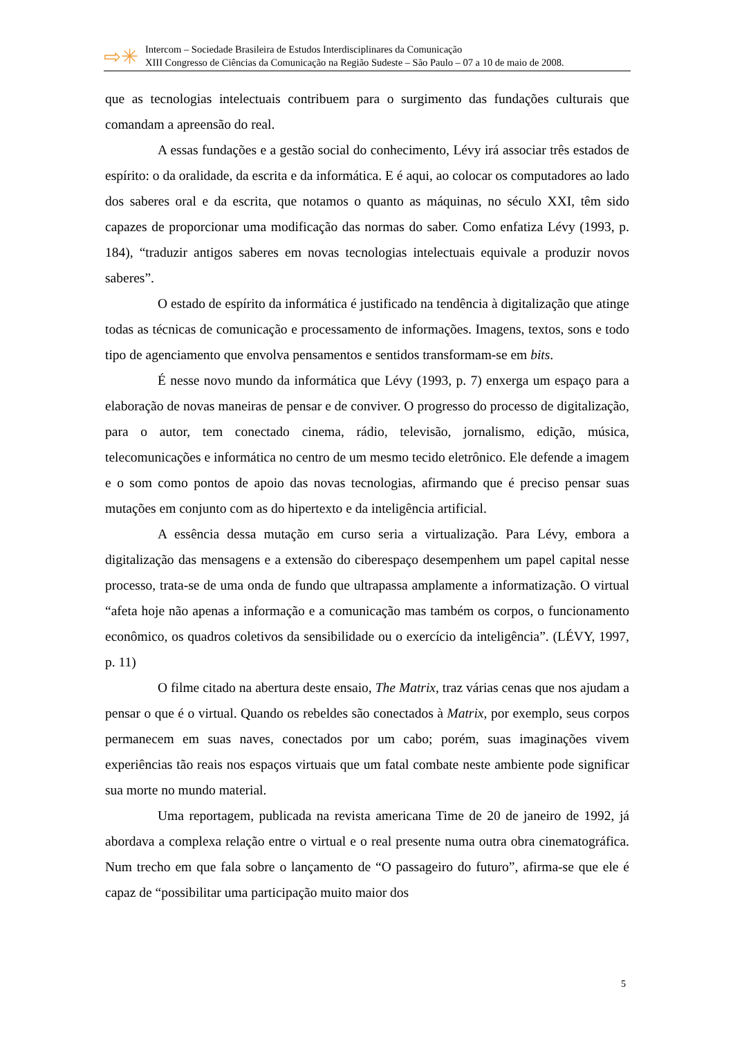⇨✳
Intercom – Sociedade Brasileira de Estudos Interdisciplinares da Comunicação
XIII Congresso de Ciências da Comunicação na Região Sudeste – São Paulo – 07 a 10 de maio de 2008.
que as tecnologias intelectuais contribuem para o surgimento das fundações culturais que comandam a apreensão do real.
A essas fundações e a gestão social do conhecimento, Lévy irá associar três estados de espírito: o da oralidade, da escrita e da informática. E é aqui, ao colocar os computadores ao lado dos saberes oral e da escrita, que notamos o quanto as máquinas, no século XXI, têm sido capazes de proporcionar uma modificação das normas do saber. Como enfatiza Lévy (1993, p. 184), “traduzir antigos saberes em novas tecnologias intelectuais equivale a produzir novos saberes”.
O estado de espírito da informática é justificado na tendência à digitalização que atinge todas as técnicas de comunicação e processamento de informações. Imagens, textos, sons e todo tipo de agenciamento que envolva pensamentos e sentidos transformam-se em bits.
É nesse novo mundo da informática que Lévy (1993, p. 7) enxerga um espaço para a elaboração de novas maneiras de pensar e de conviver. O progresso do processo de digitalização, para o autor, tem conectado cinema, rádio, televisão, jornalismo, edição, música, telecomunicações e informática no centro de um mesmo tecido eletrônico. Ele defende a imagem e o som como pontos de apoio das novas tecnologias, afirmando que é preciso pensar suas mutações em conjunto com as do hipertexto e da inteligência artificial.
A essência dessa mutação em curso seria a virtualização. Para Lévy, embora a digitalização das mensagens e a extensão do ciberespaço desempenhem um papel capital nesse processo, trata-se de uma onda de fundo que ultrapassa amplamente a informatização. O virtual “afeta hoje não apenas a informação e a comunicação mas também os corpos, o funcionamento econômico, os quadros coletivos da sensibilidade ou o exercício da inteligência”. (LÉVY, 1997, p. 11)
O filme citado na abertura deste ensaio, The Matrix, traz várias cenas que nos ajudam a pensar o que é o virtual. Quando os rebeldes são conectados à Matrix, por exemplo, seus corpos permanecem em suas naves, conectados por um cabo; porém, suas imaginações vivem experiências tão reais nos espaços virtuais que um fatal combate neste ambiente pode significar sua morte no mundo material.
Uma reportagem, publicada na revista americana Time de 20 de janeiro de 1992, já abordava a complexa relação entre o virtual e o real presente numa outra obra cinematográfica. Num trecho em que fala sobre o lançamento de “O passageiro do futuro”, afirma-se que ele é capaz de “possibilitar uma participação muito maior dos
5